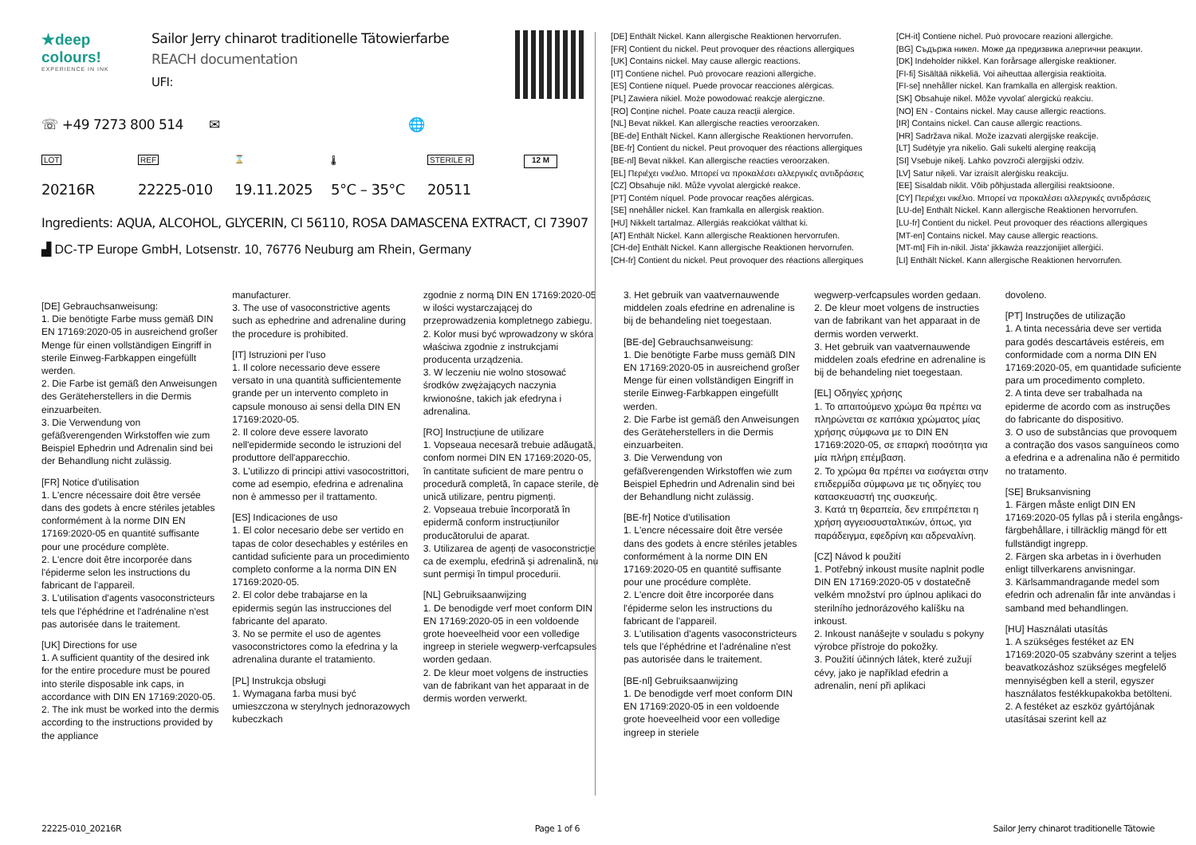★deep colours!
EXPERIENCE IN INK
Sailor Jerry chinarot traditionelle Tätowierfarbe
REACH documentation
UFI:
☏ +49 7273 800 514 ✉ 🌐
LOT REF ⌛ 🌡 STERILE R 12 M
20216R 22225-010 19.11.2025 5°C – 35°C 20511
Ingredients: AQUA, ALCOHOL, GLYCERIN, CI 56110, ROSA DAMASCENA EXTRACT, CI 73907
▟ DC-TP Europe GmbH, Lotsenstr. 10, 76776 Neuburg am Rhein, Germany
[DE] Enthält Nickel. Kann allergische Reaktionen hervorrufen.
[FR] Contient du nickel. Peut provoquer des réactions allergiques
[UK] Contains nickel. May cause allergic reactions.
[IT] Contiene nichel. Può provocare reazioni allergiche.
[ES] Contiene níquel. Puede provocar reacciones alérgicas.
[PL] Zawiera nikiel. Może powodować reakcje alergiczne.
[RO] Conține nichel. Poate cauza reacții alergice.
[NL] Bevat nikkel. Kan allergische reacties veroorzaken.
[BE-de] Enthält Nickel. Kann allergische Reaktionen hervorrufen.
[BE-fr] Contient du nickel. Peut provoquer des réactions allergiques
[BE-nl] Bevat nikkel. Kan allergische reacties veroorzaken.
[EL] Περιέχει νικέλιο. Μπορεί να προκαλέσει αλλεργικές αντιδράσεις
[CZ] Obsahuje nikl. Může vyvolat alergické reakce.
[PT] Contém níquel. Pode provocar reações alérgicas.
[SE] nnehåller nickel. Kan framkalla en allergisk reaktion.
[HU] Nikkelt tartalmaz. Allergiás reakciókat válthat ki.
[AT] Enthält Nickel. Kann allergische Reaktionen hervorrufen.
[CH-de] Enthält Nickel. Kann allergische Reaktionen hervorrufen.
[CH-fr] Contient du nickel. Peut provoquer des réactions allergiques
[CH-it] Contiene nichel. Può provocare reazioni allergiche.
[BG] Съдържа никел. Може да предизвика алергични реакции.
[DK] Indeholder nikkel. Kan forårsage allergiske reaktioner.
[FI-fi] Sisältää nikkeliä. Voi aiheuttaa allergisia reaktioita.
[FI-se] nnehåller nickel. Kan framkalla en allergisk reaktion.
[SK] Obsahuje nikel. Môže vyvolať alergickú reakciu.
[NO] EN - Contains nickel. May cause allergic reactions.
[IR] Contains nickel. Can cause allergic reactions.
[HR] Sadržava nikal. Može izazvati alergijske reakcije.
[LT] Sudėtyje yra nikelio. Gali sukelti alerginę reakciją
[SI] Vsebuje nikelj. Lahko povzroči alergijski odziv.
[LV] Satur niķeli. Var izraisīt alerģisku reakciju.
[EE] Sisaldab niklit. Võib põhjustada allergilisi reaktsioone.
[CY] Περιέχει νικέλιο. Μπορεί να προκαλέσει αλλεργικές αντιδράσεις
[LU-de] Enthält Nickel. Kann allergische Reaktionen hervorrufen.
[LU-fr] Contient du nickel. Peut provoquer des réactions allergiques
[MT-en] Contains nickel. May cause allergic reactions.
[MT-mt] Fih in-nikil. Jista' jikkawża reazzjonijiet allerġiċi.
[LI] Enthält Nickel. Kann allergische Reaktionen hervorrufen.
[DE] Gebrauchsanweisung:
1. Die benötigte Farbe muss gemäß DIN EN 17169:2020-05 in ausreichend großer Menge für einen vollständigen Eingriff in sterile Einweg-Farbkappen eingefüllt werden.
2. Die Farbe ist gemäß den Anweisungen des Geräteherstellers in die Dermis einzuarbeiten.
3. Die Verwendung von gefäßverengenden Wirkstoffen wie zum Beispiel Ephedrin und Adrenalin sind bei der Behandlung nicht zulässig.
[FR] Notice d'utilisation
1. L'encre nécessaire doit être versée dans des godets à encre stériles jetables conformément à la norme DIN EN 17169:2020-05 en quantité suffisante pour une procédure complète.
2. L'encre doit être incorporée dans l'épiderme selon les instructions du fabricant de l'appareil.
3. L'utilisation d'agents vasoconstricteurs tels que l'éphédrine et l'adrénaline n'est pas autorisée dans le traitement.
[UK] Directions for use
1. A sufficient quantity of the desired ink for the entire procedure must be poured into sterile disposable ink caps, in accordance with DIN EN 17169:2020-05.
2. The ink must be worked into the dermis according to the instructions provided by the appliance
manufacturer.
3. The use of vasoconstrictive agents such as ephedrine and adrenaline during the procedure is prohibited.
[IT] Istruzioni per l'uso
1. Il colore necessario deve essere versato in una quantità sufficientemente grande per un intervento completo in capsule monouso ai sensi della DIN EN 17169:2020-05.
2. Il colore deve essere lavorato nell'epidermide secondo le istruzioni del produttore dell'apparecchio.
3. L'utilizzo di principi attivi vasocostrittori, come ad esempio, efedrina e adrenalina non è ammesso per il trattamento.
[ES] Indicaciones de uso
1. El color necesario debe ser vertido en tapas de color desechables y estériles en cantidad suficiente para un procedimiento completo conforme a la norma DIN EN 17169:2020-05.
2. El color debe trabajarse en la epidermis según las instrucciones del fabricante del aparato.
3. No se permite el uso de agentes vasoconstrictores como la efedrina y la adrenalina durante el tratamiento.
[PL] Instrukcja obsługi
1. Wymagana farba musi być umieszczona w sterylnych jednorazowych kubeczkach
zgodnie z normą DIN EN 17169:2020-05 w ilości wystarczającej do przeprowadzenia kompletnego zabiegu.
2. Kolor musi być wprowadzony w skóra właściwa zgodnie z instrukcjami producenta urządzenia.
3. W leczeniu nie wolno stosować środków zwężających naczynia krwionośne, takich jak efedryna i adrenalina.
[RO] Instrucțiune de utilizare
1. Vopseaua necesară trebuie adăugată, confom normei DIN EN 17169:2020-05, în cantitate suficient de mare pentru o procedură completă, în capace sterile, de unică utilizare, pentru pigmenți.
2. Vopseaua trebuie încorporată în epidermă conform instrucțiunilor producătorului de aparat.
3. Utilizarea de agenți de vasoconstricție ca de exemplu, efedrină și adrenalină, nu sunt permişi în timpul procedurii.
[NL] Gebruiksaanwijzing
1. De benodigde verf moet conform DIN EN 17169:2020-05 in een voldoende grote hoeveelheid voor een volledige ingreep in steriele wegwerp-verfcapsules worden gedaan.
2. De kleur moet volgens de instructies van de fabrikant van het apparaat in de dermis worden verwerkt.
3. Het gebruik van vaatvernauwende middelen zoals efedrine en adrenaline is bij de behandeling niet toegestaan.
[BE-de] Gebrauchsanweisung:
1. Die benötigte Farbe muss gemäß DIN EN 17169:2020-05 in ausreichend großer Menge für einen vollständigen Eingriff in sterile Einweg-Farbkappen eingefüllt werden.
2. Die Farbe ist gemäß den Anweisungen des Geräteherstellers in die Dermis einzuarbeiten.
3. Die Verwendung von gefäßverengenden Wirkstoffen wie zum Beispiel Ephedrin und Adrenalin sind bei der Behandlung nicht zulässig.
[BE-fr] Notice d'utilisation
1. L'encre nécessaire doit être versée dans des godets à encre stériles jetables conformément à la norme DIN EN 17169:2020-05 en quantité suffisante pour une procédure complète.
2. L'encre doit être incorporée dans l'épiderme selon les instructions du fabricant de l'appareil.
3. L'utilisation d'agents vasoconstricteurs tels que l'éphédrine et l'adrénaline n'est pas autorisée dans le traitement.
[BE-nl] Gebruiksaanwijzing
1. De benodigde verf moet conform DIN EN 17169:2020-05 in een voldoende grote hoeveelheid voor een volledige ingreep in steriele
wegwerp-verfcapsules worden gedaan.
2. De kleur moet volgens de instructies van de fabrikant van het apparaat in de dermis worden verwerkt.
3. Het gebruik van vaatvernauwende middelen zoals efedrine en adrenaline is bij de behandeling niet toegestaan.
[EL] Οδηγίες χρήσης
1. Το απαιτούμενο χρώμα θα πρέπει να πληρώνεται σε καπάκια χρώματος μίας χρήσης σύμφωνα με το DIN EN 17169:2020-05, σε επαρκή ποσότητα για μία πλήρη επέμβαση.
2. Το χρώμα θα πρέπει να εισάγεται στην επιδερμίδα σύμφωνα με τις οδηγίες του κατασκευαστή της συσκευής.
3. Κατά τη θεραπεία, δεν επιτρέπεται η χρήση αγγειοσυσταλτικών, όπως, για παράδειγμα, εφεδρίνη και αδρεναλίνη.
[CZ] Návod k použití
1. Potřebný inkoust musíte naplnit podle DIN EN 17169:2020-05 v dostatečně velkém množství pro úplnou aplikaci do sterilního jednorázového kalíšku na inkoust.
2. Inkoust nanášejte v souladu s pokyny výrobce přístroje do pokožky.
3. Použití účinných látek, které zužují cévy, jako je například efedrin a adrenalin, není při aplikaci
dovoleno.
[PT] Instruções de utilização
1. A tinta necessária deve ser vertida para godés descartáveis estéreis, em conformidade com a norma DIN EN 17169:2020-05, em quantidade suficiente para um procedimento completo.
2. A tinta deve ser trabalhada na epiderme de acordo com as instruções do fabricante do dispositivo.
3. O uso de substâncias que provoquem a contração dos vasos sanguíneos como a efedrina e a adrenalina não é permitido no tratamento.
[SE] Bruksanvisning
1. Färgen måste enligt DIN EN 17169:2020-05 fyllas på i sterila engångs-färgbehållare, i tillräcklig mängd för ett fullständigt ingrepp.
2. Färgen ska arbetas in i överhuden enligt tillverkarens anvisningar.
3. Kärlsammandragande medel som efedrin och adrenalin får inte användas i samband med behandlingen.
[HU] Használati utasítás
1. A szükséges festéket az EN 17169:2020-05 szabvány szerint a teljes beavatkozáshoz szükséges megfelelő mennyiségben kell a steril, egyszer használatos festékkupakokba betölteni.
2. A festéket az eszköz gyártójának utasításai szerint kell az
22225-010_20216R Page 1 of 6 Sailor Jerry chinarot traditionelle Tätowie